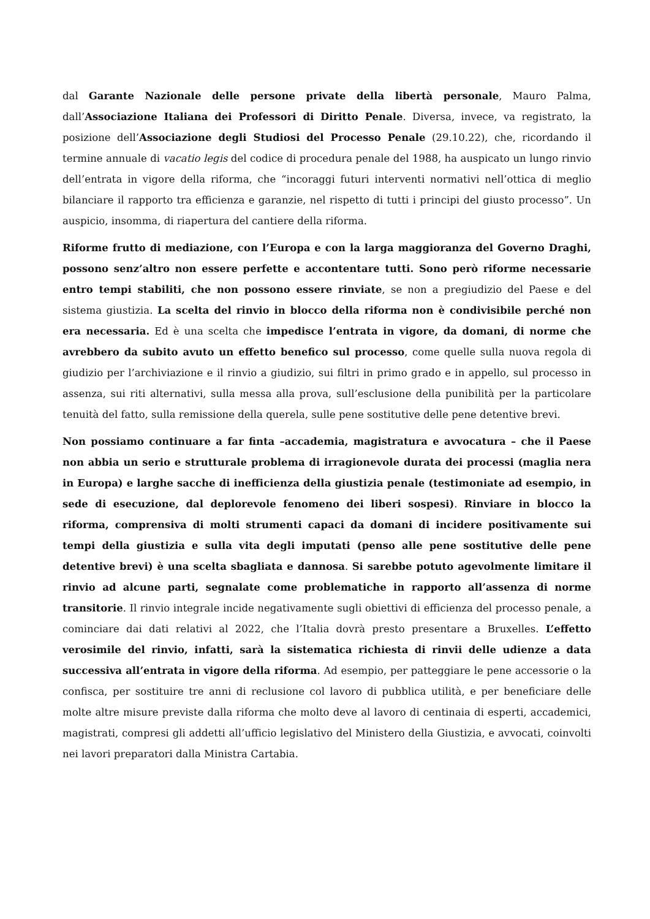dal Garante Nazionale delle persone private della libertà personale, Mauro Palma, dall’Associazione Italiana dei Professori di Diritto Penale. Diversa, invece, va registrato, la posizione dell’Associazione degli Studiosi del Processo Penale (29.10.22), che, ricordando il termine annuale di vacatio legis del codice di procedura penale del 1988, ha auspicato un lungo rinvio dell’entrata in vigore della riforma, che “incoraggi futuri interventi normativi nell’ottica di meglio bilanciare il rapporto tra efficienza e garanzie, nel rispetto di tutti i principi del giusto processo”. Un auspicio, insomma, di riapertura del cantiere della riforma.
Riforme frutto di mediazione, con l’Europa e con la larga maggioranza del Governo Draghi, possono senz’altro non essere perfette e accontentare tutti. Sono però riforme necessarie entro tempi stabiliti, che non possono essere rinviate, se non a pregiudizio del Paese e del sistema giustizia. La scelta del rinvio in blocco della riforma non è condivisibile perché non era necessaria. Ed è una scelta che impedisce l’entrata in vigore, da domani, di norme che avrebbero da subito avuto un effetto benefico sul processo, come quelle sulla nuova regola di giudizio per l’archiviazione e il rinvio a giudizio, sui filtri in primo grado e in appello, sul processo in assenza, sui riti alternativi, sulla messa alla prova, sull’esclusione della punibilità per la particolare tenuità del fatto, sulla remissione della querela, sulle pene sostitutive delle pene detentive brevi.
Non possiamo continuare a far finta –accademia, magistratura e avvocatura – che il Paese non abbia un serio e strutturale problema di irragionevole durata dei processi (maglia nera in Europa) e larghe sacche di inefficienza della giustizia penale (testimoniate ad esempio, in sede di esecuzione, dal deplorevole fenomeno dei liberi sospesi). Rinviare in blocco la riforma, comprensiva di molti strumenti capaci da domani di incidere positivamente sui tempi della giustizia e sulla vita degli imputati (penso alle pene sostitutive delle pene detentive brevi) è una scelta sbagliata e dannosa. Si sarebbe potuto agevolmente limitare il rinvio ad alcune parti, segnalate come problematiche in rapporto all’assenza di norme transitorie. Il rinvio integrale incide negativamente sugli obiettivi di efficienza del processo penale, a cominciare dai dati relativi al 2022, che l’Italia dovrà presto presentare a Bruxelles. L’effetto verosimile del rinvio, infatti, sarà la sistematica richiesta di rinvii delle udienze a data successiva all’entrata in vigore della riforma. Ad esempio, per patteggiare le pene accessorie o la confisca, per sostituire tre anni di reclusione col lavoro di pubblica utilità, e per beneficiare delle molte altre misure previste dalla riforma che molto deve al lavoro di centinaia di esperti, accademici, magistrati, compresi gli addetti all’ufficio legislativo del Ministero della Giustizia, e avvocati, coinvolti nei lavori preparatori dalla Ministra Cartabia.